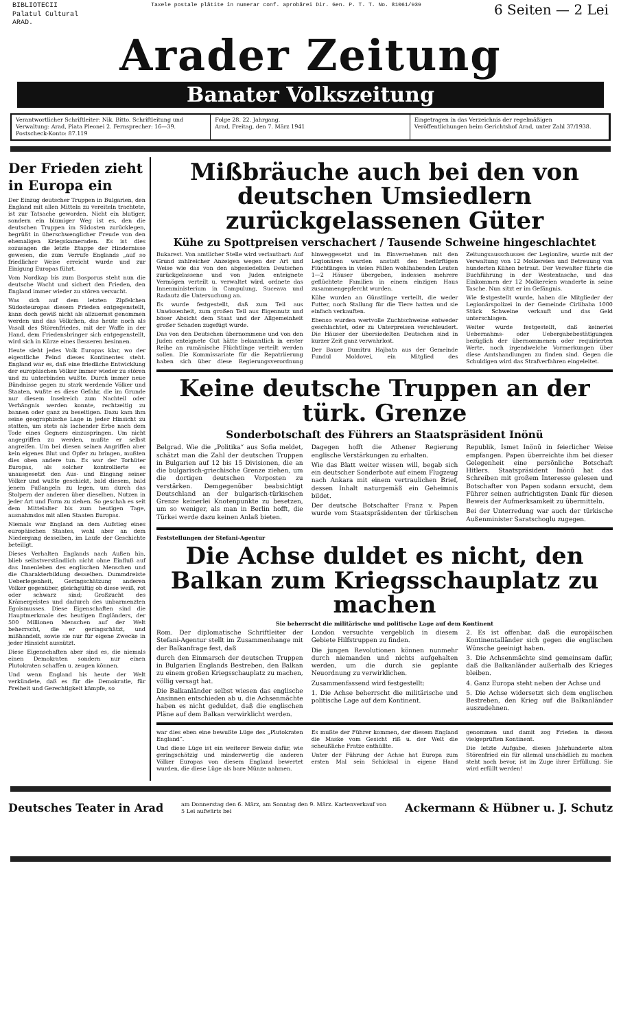BIBLIOTECII
Palatul Cultural
ARAD. Taxele postale plătite în numerar conf. aprobărei Dir. Gen. P. T. T. No. 81061/939 6 Seiten — 2 Lei
Arader Zeitung
Banater Volkszeitung
Verantwortlicher Schriftleiter: Nik. Bitto. Schriftleitung und Verwaltung: Arad, Piata Pleonei 2. Fernsprecher: 16—39. Postscheck-Konto: 87.119
Folge 28. 22. Jahrgang.
Arad, Freitag, den 7. März 1941
Eingetragen in das Verzeichnis der regelmäßigen Veröffentlichungen beim Gerichtshof Arad, unter Zahl 37/1938.
Der Frieden zieht in Europa ein
Der Einzug deutscher Truppen in Bulgarien, den England mit allen Mitteln zu vereiteln trachtete, ist zur Tatsache geworden. Nicht ein blutiger, sondern ein blumiger Weg ist es, den die deutschen Truppen im Südosten zurücklegen, begrüßt in überschwenglicher Freude von den ehemaligen Kriegskameraden. Es ist dies sozusagen die letzte Etappe der Hindernisse gewesen, die zum Verrufe Englands „auf so friedlicher Weise erreicht wurde und zur Einigung Europas führt.
Vom Nordkap bis zum Bosporus steht nun die deutsche Wacht und sichert den Frieden, den England immer wieder zu stören versucht.
Was sich auf dem letzten Zipfelchen Südosteuropas diesem Frieden entgegenstellt, kann doch gewiß nicht als allzuernst genommen werden und das Völkchen, das heute noch als Vasall des Störenfriedes, mit der Waffe in der Hand, dem Friedensbringer sich entgegenstellt, wird sich in Kürze eines Besseren besinnen.
Heute sieht jedes Volk Europas klar, wo der eigentliche Feind dieses Kontinentes steht. England war es, daß eine friedliche Entwicklung der europäischen Völker immer wieder zu stören und zu unterbinden wußte. Durch immer neue Bündnisse gegen zu stark werdende Völker und Staaten, wußte es diese Gefahr, die im Grunde nur diesem Inselreich zum Nachteil oder Verhängnis werden konnte, rechtzeitig zu bannen oder ganz zu beseitigen. Dazu kam ihm seine geographische Lage in jeder Hinsicht zu statten, um stets als lachender Erbe nach dem Tode eines Gegners einzuspringen. Um nicht angegriffen zu werden, mußte er selbst angreifen. Um bei diesen seinen Angriffen aber kein eigenes Blut und Opfer zu bringen, mußten dies oben andere tun. Es war der Torhüter Europas, als solcher kontrollierte es unausgesetzt den Aus- und Eingang seiner Völker und wußte geschickt, bald diesem, bald jenem Fußangeln zu legen, um durch das Stolpern der anderen über dieselben, Nutzen in jeder Art und Form zu ziehen. So geschah es seit dem Mittelalter bis zum heutigen Tage, ausnahmslos mit allen Staaten Europas.
Niemals war England an dem Aufstieg eines europäischen Staates, wohl aber an dem Niedergang desselben, im Laufe der Geschichte beteiligt.
Dieses Verhalten Englands nach Außen hin, blieb selbstverständlich nicht ohne Einfluß auf das Innenleben des englischen Menschen und die Charakterbildung desselben. Dummdreiste Ueberlegenheit, Geringschätzung anderen Völker gegenüber, gleichgültig ob diese weiß, rot oder schwarz sind; Großzucht des Krämergeistes und dadurch des unbarmenzten Egoismusses. Diese Eigenschaften sind die Hauptmerkmale des heutigen Engländers, der 500 Millionen Menschen auf der Welt beherrscht, die er geringschätzt, und mißhandelt, sowie sie nur für eigene Zwecke in jeder Hinsicht ausnützt.
Diese Eigenschaften aber sind es, die niemals einen Demokraten sondern nur einen Plutokraten schaffen u. zeugen können.
Und wenn England bis heute der Welt verkündete, daß es für die Demokratie, für Freiheit und Gerechtigkeit kämpfe, so
Mißbräuche auch bei den von deutschen Umsiedlern zurückgelassenen Güter
Kühe zu Spottpreisen verschachert / Tausende Schweine hingeschlachtet
Bukarest. Von amtlicher Stelle wird verlautbart: Auf Grund zahlreicher Anzeigen wegen der Art und Weise wie das von den abgesiedelten Deutschen zurückgelassene und von Juden enteignete Vermögen verteilt u. verwaltet wird, ordnete das Innenministerium in Campulung, Suceava und Radautz die Untersuchung an.
Es wurde festgestellt, daß zum Teil aus Unwissenheit, zum großen Teil aus Eigennutz und böser Absicht dem Staat und der Allgemeinheit großer Schaden zugefügt wurde.
Das von den Deutschen übernommene und von den Juden enteignete Gut hätte bekanntlich in erster Reihe an rumänische Flüchtlinge verteilt werden sollen. Die Kommissariate für die Repatriierung haben sich über diese Regierungsverordnung hinweggesetzt und im Einvernehmen mit den Legionären wurden anstatt den bedürftigen Flüchtlingen in vielen Fällen wohlhabenden Leuten 1—2 Häuser übergeben, indessen mehrere geflüchtete Familien in einem einzigen Haus zusammengepfercht wurden.
Kühe wurden an Günstlinge verteilt, die weder Futter, noch Stallung für die Tiere hatten und sie einfach verkauften.
Ebenso wurden wertvolle Zuchtschweine entweder geschlachtet, oder zu Unterpreisen verschleudert. Die Häuser der übersiedelten Deutschen sind in kurzer Zeit ganz verwahrlost.
Der Bauer Dumitru Hajbata aus der Gemeinde Fundul Moldovei, ein Mitglied des Zeitungsausschusses der Legionäre, wurde mit der Verwaltung von 12 Molkereien und Betreuung von hunderten Kühen betraut. Der Verwalter führte die Buchführung in der Westentasche, und das Einkommen der 12 Molkereien wanderte in seine Tasche. Nun sitzt er im Gefängnis.
Wie festgestellt wurde, haben die Mitglieder der Legionärspolizei in der Gemeinde Cirlibaba 1000 Stück Schweine verkauft und das Geld unterschlagen.
Weiter wurde festgestellt, daß keinerlei Uebernahms- oder Uebergabebestätigungen bezüglich der übernommenen oder requirierten Werte, noch irgendwelche Vormerkungen über diese Amtshandlungen zu finden sind. Gegen die Schuldigen wird das Strafverfahren eingeleitet.
Keine deutsche Truppen an der türk. Grenze
Sonderbotschaft des Führers an Staatspräsident Inönü
Belgrad. Wie die „Politika“ aus Sofia meldet, schätzt man die Zahl der deutschen Truppen in Bulgarien auf 12 bis 15 Divisionen, die an die bulgarisch-griechische Grenze ziehen, um die dortigen deutschen Vorposten zu verstärken. Demgegenüber beabsichtigt Deutschland an der bulgarisch-türkischen Grenze keinerlei Knotenpunkte zu besetzen, um so weniger, als man in Berlin hofft, die Türkei werde dazu keinen Anlaß bieten.
Dagegen hofft die Athener Regierung englische Verstärkungen zu erhalten.
Wie das Blatt weiter wissen will, begab sich ein deutscher Sonderbote auf einem Flugzeug nach Ankara mit einem vertraulichen Brief, dessen Inhalt naturgemäß ein Geheimnis bildet.
Der deutsche Botschafter Franz v. Papen wurde vom Staatspräsidenten der türkischen Republik, Ismet Inönü in feierlicher Weise empfangen. Papen überreichte ihm bei dieser Gelegenheit eine persönliche Botschaft Hitlers. Staatspräsident Inönü hat das Schreiben mit großem Interesse gelesen und Botschafter von Papen sodann ersucht, dem Führer seinen aufrichtigsten Dank für diesen Beweis der Aufmerksamkeit zu übermitteln.
Bei der Unterredung war auch der türkische Außenminister Saratschoglu zugegen.
Feststellungen der Stefani-Agentur
Die Achse duldet es nicht, den Balkan zum Kriegsschauplatz zu machen
Sie beherrscht die militärische und politische Lage auf dem Kontinent
Rom. Der diplomatische Schriftleiter der Stefani-Agentur stellt im Zusammenhange mit der Balkanfrage fest, daß
durch den Einmarsch der deutschen Truppen in Bulgarien Englands Bestreben, den Balkan zu einem großen Kriegsschauplatz zu machen, völlig versagt hat.
Die Balkanländer selbst wiesen das englische Ansinnen entschieden ab u. die Achsenmächte haben es nicht geduldet, daß die englischen Pläne auf dem Balkan verwirklicht werden.
London versuchte vergeblich in diesem Gebiete Hilfstruppen zu finden.
Die jungen Revolutionen können nunmehr durch niemanden und nichts aufgehalten werden, um die durch sie geplante Neuordnung zu verwirklichen.
Zusammenfassend wird festgestellt:
1. Die Achse beherrscht die militärische und politische Lage auf dem Kontinent.
2. Es ist offenbar, daß die europäischen Kontinentalländer sich gegen die englischen Wünsche geeinigt haben.
3. Die Achsenmächte sind gemeinsam dafür, daß die Balkanländer außerhalb des Krieges bleiben.
4. Ganz Europa steht neben der Achse und
5. Die Achse widersetzt sich dem englischen Bestreben, den Krieg auf die Balkanländer auszudehnen.
war dies eben eine bewußte Lüge des „Plutokraten England“.
Und diese Lüge ist ein weiterer Beweis dafür, wie geringschätzig und minderwertig die anderen Völker Europas von diesem England bewertet wurden, die diese Lüge als bare Münze nahmen.
Es mußte der Führer kommen, der diesem England die Maske vom Gesicht riß u. der Welt die scheußliche Fratze enthüllte.
Unter der Führung der Achse hat Europa zum ersten Mal sein Schicksal in eigene Hand genommen und damit zog Frieden in diesen vielgeprüften Kontinent.
Die letzte Aufgabe, diesen Jahrhunderte alten Störenfried ein für allemal unschädlich zu machen steht noch bevor, ist im Zuge ihrer Erfüllung. Sie wird erfüllt werden!
Deutsches Teater in Arad am Donnerstag den 6. März, am Sonntag den 9. März. Kartenverkauf von 5 Lei aufwärts bei Ackermann & Hübner u. J. Schutz